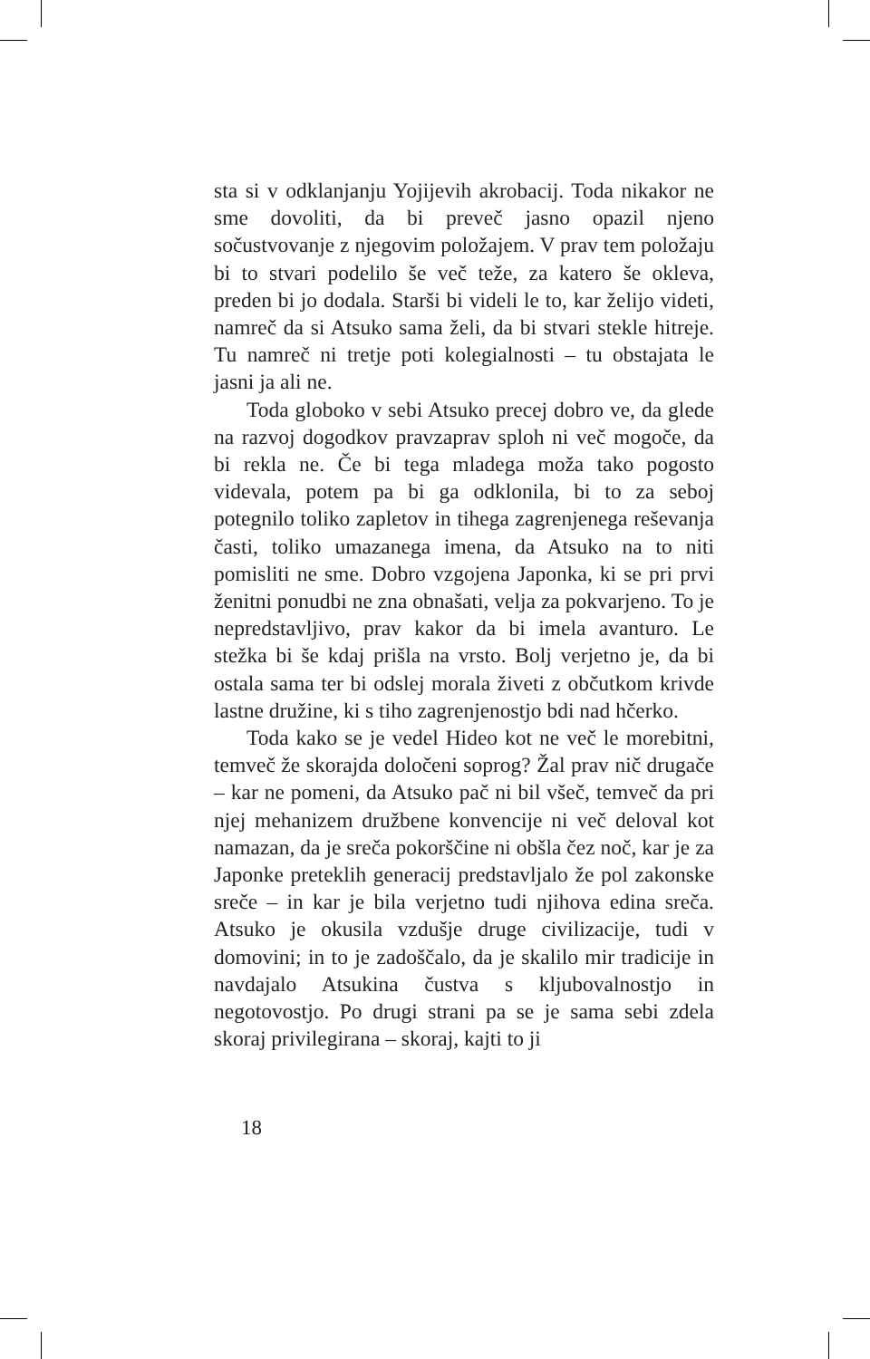sta si v odklanjanju Yojijevih akrobacij. Toda nikakor ne sme dovoliti, da bi preveč jasno opazil njeno sočustvovanje z njegovim položajem. V prav tem položaju bi to stvari podelilo še več teže, za katero še okleva, preden bi jo dodala. Starši bi videli le to, kar želijo videti, namreč da si Atsuko sama želi, da bi stvari stekle hitreje. Tu namreč ni tretje poti kolegialnosti – tu obstajata le jasni ja ali ne.
Toda globoko v sebi Atsuko precej dobro ve, da glede na razvoj dogodkov pravzaprav sploh ni več mogoče, da bi rekla ne. Če bi tega mladega moža tako pogosto videvala, potem pa bi ga odklonila, bi to za seboj potegnilo toliko zapletov in tihega zagrenjenega reševanja časti, toliko umazanega imena, da Atsuko na to niti pomisliti ne sme. Dobro vzgojena Japonka, ki se pri prvi ženitni ponudbi ne zna obnašati, velja za pokvarjeno. To je nepredstavljivo, prav kakor da bi imela avanturo. Le stežka bi še kdaj prišla na vrsto. Bolj verjetno je, da bi ostala sama ter bi odslej morala živeti z občutkom krivde lastne družine, ki s tiho zagrenjenostjo bdi nad hčerko.
Toda kako se je vedel Hideo kot ne več le morebitni, temveč že skorajda določeni soprog? Žal prav nič drugače – kar ne pomeni, da Atsuko pač ni bil všeč, temveč da pri njej mehanizem družbene konvencije ni več deloval kot namazan, da je sreča pokorščine ni obšla čez noč, kar je za Japonke preteklih generacij predstavljalo že pol zakonske sreče – in kar je bila verjetno tudi njihova edina sreča. Atsuko je okusila vzdušje druge civilizacije, tudi v domovini; in to je zadoščalo, da je skalilo mir tradicije in navdajalo Atsukina čustva s kljubovalnostjo in negotovostjo. Po drugi strani pa se je sama sebi zdela skoraj privilegirana – skoraj, kajti to ji
18